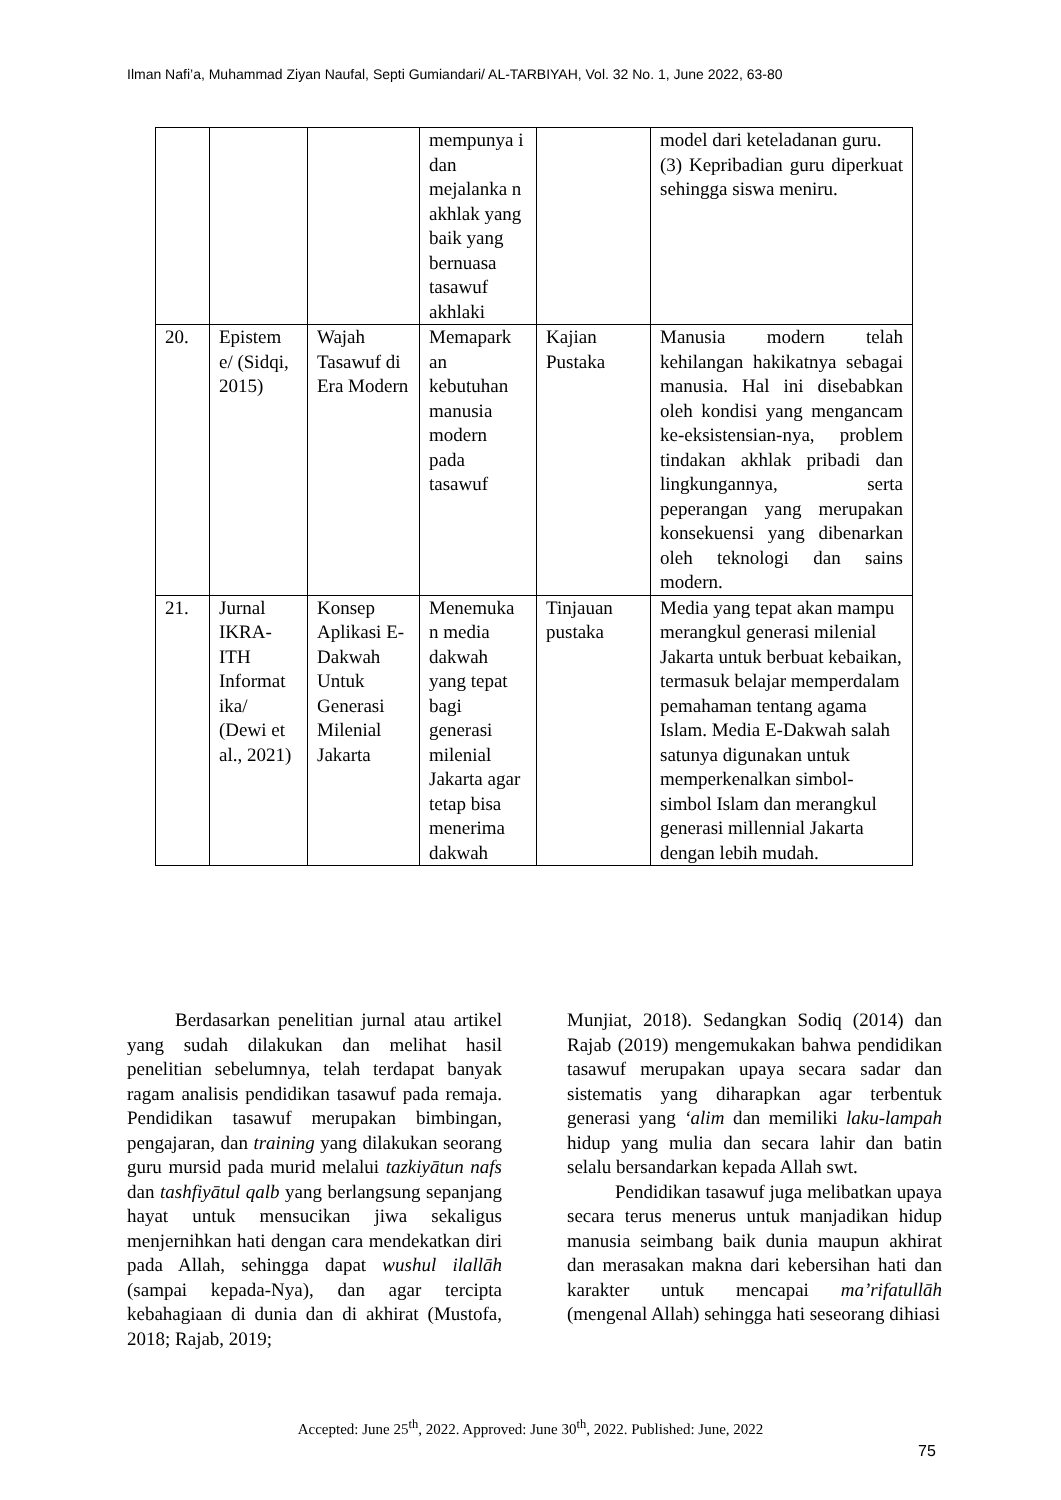Ilman Nafi’a, Muhammad Ziyan Naufal, Septi Gumiandari/ AL-TARBIYAH, Vol. 32 No. 1, June 2022, 63-80
| | | | mempunya i dan mejalanka n akhlak yang baik yang bernuasa tasawuf akhlaki | | model dari keteladanan guru. (3) Kepribadian guru diperkuat sehingga siswa meniru. |
| 20. | Epistem e/ (Sidqi, 2015) | Wajah Tasawuf di Era Modern | Memapark an kebutuhan manusia modern pada tasawuf | Kajian Pustaka | Manusia modern telah kehilangan hakikatnya sebagai manusia. Hal ini disebabkan oleh kondisi yang mengancam ke-eksistensian-nya, problem tindakan akhlak pribadi dan lingkungannya, serta peperangan yang merupakan konsekuensi yang dibenarkan oleh teknologi dan sains modern. |
| 21. | Jurnal IKRA-ITH Informat ika/ (Dewi et al., 2021) | Konsep Aplikasi E-Dakwah Untuk Generasi Milenial Jakarta | Menemuka n media dakwah yang tepat bagi generasi milenial Jakarta agar tetap bisa menerima dakwah | Tinjauan pustaka | Media yang tepat akan mampu merangkul generasi milenial Jakarta untuk berbuat kebaikan, termasuk belajar memperdalam pemahaman tentang agama Islam. Media E-Dakwah salah satunya digunakan untuk memperkenalkan simbol-simbol Islam dan merangkul generasi millennial Jakarta dengan lebih mudah. |
Berdasarkan penelitian jurnal atau artikel yang sudah dilakukan dan melihat hasil penelitian sebelumnya, telah terdapat banyak ragam analisis pendidikan tasawuf pada remaja. Pendidikan tasawuf merupakan bimbingan, pengajaran, dan training yang dilakukan seorang guru mursid pada murid melalui tazkiyātun nafs dan tashfiyātul qalb yang berlangsung sepanjang hayat untuk mensucikan jiwa sekaligus menjernihkan hati dengan cara mendekatkan diri pada Allah, sehingga dapat wushul ilallāh (sampai kepada-Nya), dan agar tercipta kebahagiaan di dunia dan di akhirat (Mustofa, 2018; Rajab, 2019;
Munjiat, 2018). Sedangkan Sodiq (2014) dan Rajab (2019) mengemukakan bahwa pendidikan tasawuf merupakan upaya secara sadar dan sistematis yang diharapkan agar terbentuk generasi yang ‘alim dan memiliki laku-lampah hidup yang mulia dan secara lahir dan batin selalu bersandarkan kepada Allah swt.
Pendidikan tasawuf juga melibatkan upaya secara terus menerus untuk manjadikan hidup manusia seimbang baik dunia maupun akhirat dan merasakan makna dari kebersihan hati dan karakter untuk mencapai ma’rifatullāh (mengenal Allah) sehingga hati seseorang dihiasi
Accepted: June 25<sup>th</sup>, 2022. Approved: June 30<sup>th</sup>, 2022. Published: June, 2022
75